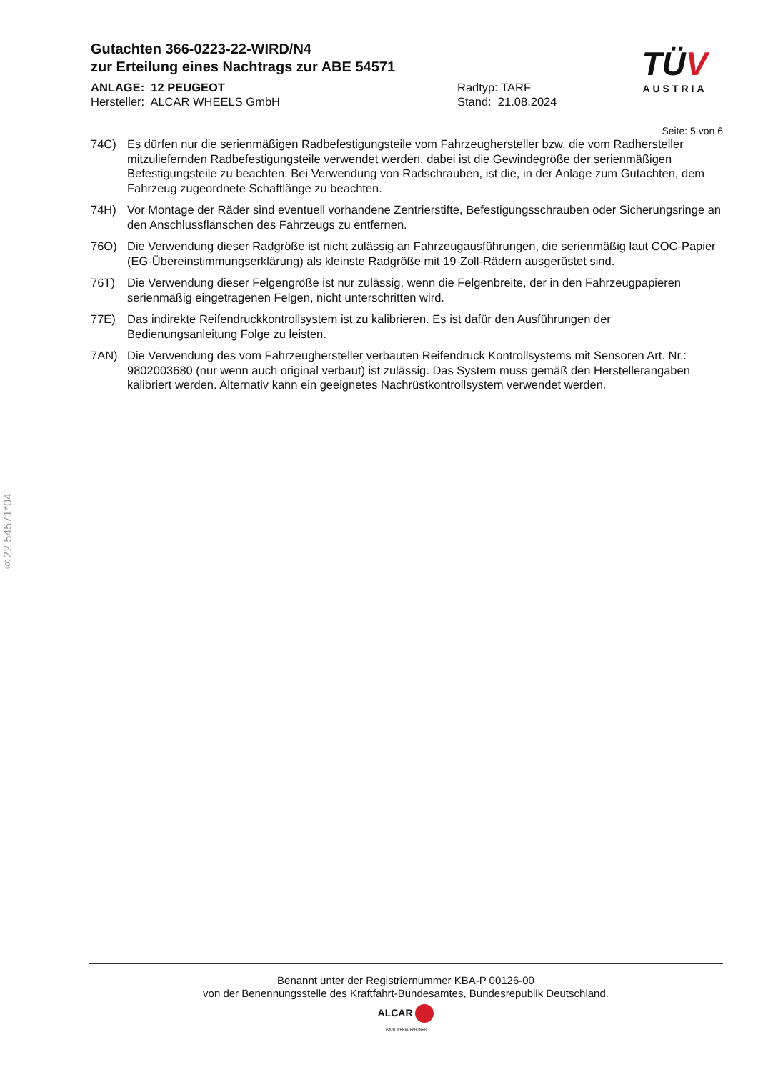Gutachten 366-0223-22-WIRD/N4
zur Erteilung eines Nachtrags zur ABE 54571
TÜV
AUSTRIA
ANLAGE: 12 PEUGEOT
Hersteller: ALCAR WHEELS GmbH
Radtyp: TARF
Stand: 21.08.2024
Seite: 5 von 6
74C) Es dürfen nur die serienmäßigen Radbefestigungsteile vom Fahrzeughersteller bzw. die vom Radhersteller mitzuliefernden Radbefestigungsteile verwendet werden, dabei ist die Gewindegröße der serienmäßigen Befestigungsteile zu beachten. Bei Verwendung von Radschrauben, ist die, in der Anlage zum Gutachten, dem Fahrzeug zugeordnete Schaftlänge zu beachten.
74H) Vor Montage der Räder sind eventuell vorhandene Zentrierstifte, Befestigungsschrauben oder Sicherungsringe an den Anschlussflanschen des Fahrzeugs zu entfernen.
76O) Die Verwendung dieser Radgröße ist nicht zulässig an Fahrzeugausführungen, die serienmäßig laut COC-Papier (EG-Übereinstimmungserklärung) als kleinste Radgröße mit 19-Zoll-Rädern ausgerüstet sind.
76T) Die Verwendung dieser Felgengröße ist nur zulässig, wenn die Felgenbreite, der in den Fahrzeugpapieren serienmäßig eingetragenen Felgen, nicht unterschritten wird.
77E) Das indirekte Reifendruckkontrollsystem ist zu kalibrieren. Es ist dafür den Ausführungen der Bedienungsanleitung Folge zu leisten.
7AN) Die Verwendung des vom Fahrzeughersteller verbauten Reifendruck Kontrollsystems mit Sensoren Art. Nr.: 9802003680 (nur wenn auch original verbaut) ist zulässig. Das System muss gemäß den Herstellerangaben kalibriert werden. Alternativ kann ein geeignetes Nachrüstkontrollsystem verwendet werden.
§22 54571*04
Benannt unter der Registriernummer KBA-P 00126-00
von der Benennungsstelle des Kraftfahrt-Bundesamtes, Bundesrepublik Deutschland.
ALCAR
YOUR WHEEL PARTNER